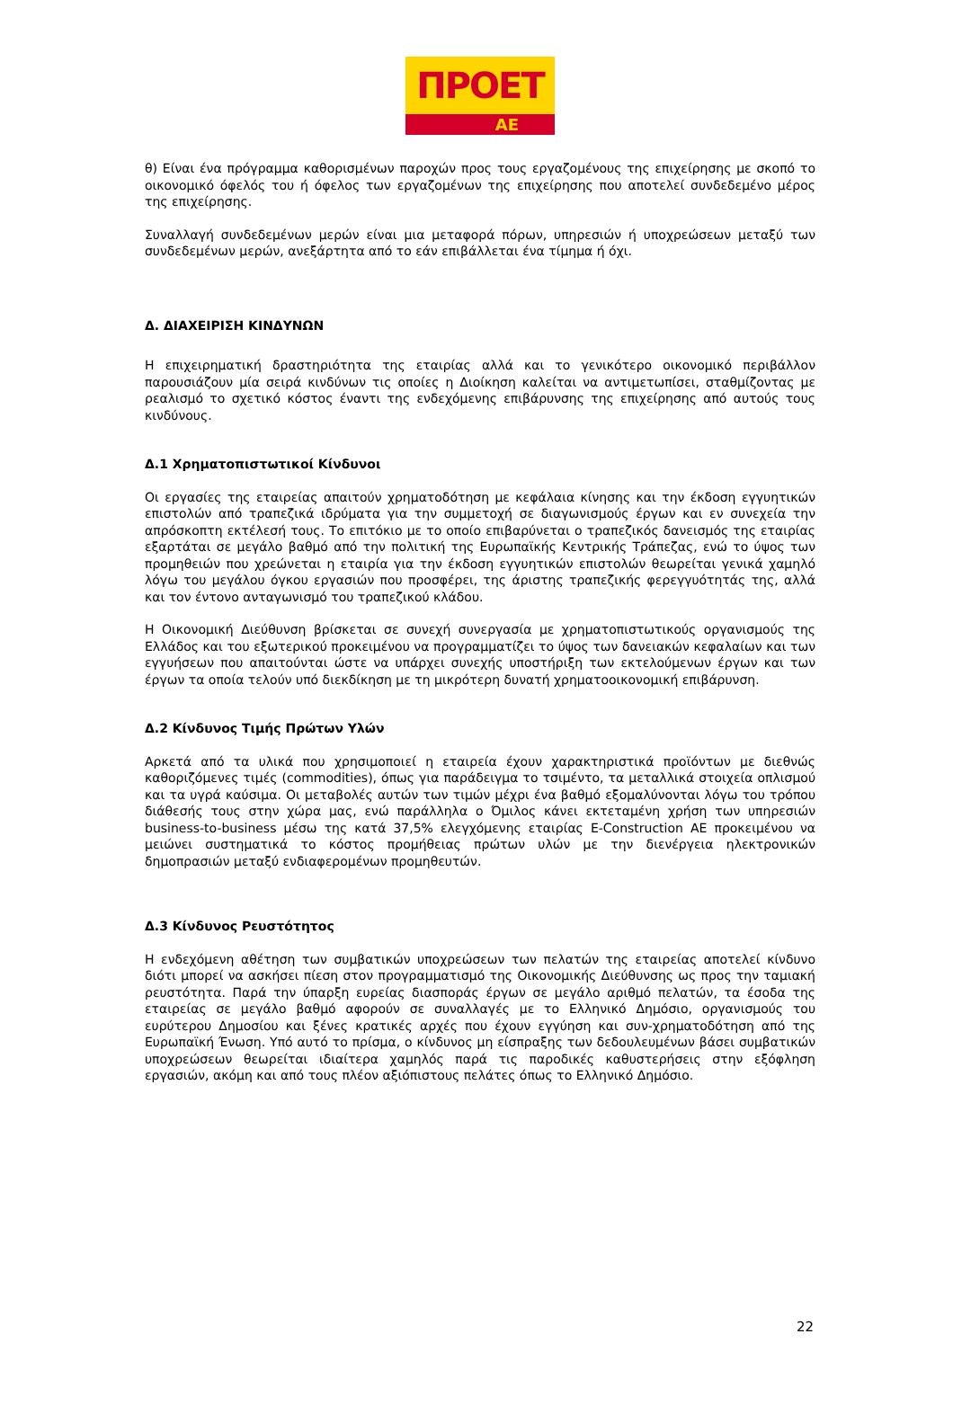ΠΡΟΕΤ
ΑΕ
θ) Είναι ένα πρόγραμμα καθορισμένων παροχών προς τους εργαζομένους της επιχείρησης με σκοπό το οικονομικό όφελός του ή όφελος των εργαζομένων της επιχείρησης που αποτελεί συνδεδεμένο μέρος της επιχείρησης.
Συναλλαγή συνδεδεμένων μερών είναι μια μεταφορά πόρων, υπηρεσιών ή υποχρεώσεων μεταξύ των συνδεδεμένων μερών, ανεξάρτητα από το εάν επιβάλλεται ένα τίμημα ή όχι.
Δ. ΔΙΑΧΕΙΡΙΣΗ ΚΙΝΔΥΝΩΝ
Η επιχειρηματική δραστηριότητα της εταιρίας αλλά και το γενικότερο οικονομικό περιβάλλον παρουσιάζουν μία σειρά κινδύνων τις οποίες η Διοίκηση καλείται να αντιμετωπίσει, σταθμίζοντας με ρεαλισμό το σχετικό κόστος έναντι της ενδεχόμενης επιβάρυνσης της επιχείρησης από αυτούς τους κινδύνους.
Δ.1 Χρηματοπιστωτικοί Κίνδυνοι
Οι εργασίες της εταιρείας απαιτούν χρηματοδότηση με κεφάλαια κίνησης και την έκδοση εγγυητικών επιστολών από τραπεζικά ιδρύματα για την συμμετοχή σε διαγωνισμούς έργων και εν συνεχεία την απρόσκοπτη εκτέλεσή τους. Το επιτόκιο με το οποίο επιβαρύνεται ο τραπεζικός δανεισμός της εταιρίας εξαρτάται σε μεγάλο βαθμό από την πολιτική της Ευρωπαϊκής Κεντρικής Τράπεζας, ενώ το ύψος των προμηθειών που χρεώνεται η εταιρία για την έκδοση εγγυητικών επιστολών θεωρείται γενικά χαμηλό λόγω του μεγάλου όγκου εργασιών που προσφέρει, της άριστης τραπεζικής φερεγγυότητάς της, αλλά και τον έντονο ανταγωνισμό του τραπεζικού κλάδου.
Η Οικονομική Διεύθυνση βρίσκεται σε συνεχή συνεργασία με χρηματοπιστωτικούς οργανισμούς της Ελλάδος και του εξωτερικού προκειμένου να προγραμματίζει το ύψος των δανειακών κεφαλαίων και των εγγυήσεων που απαιτούνται ώστε να υπάρχει συνεχής υποστήριξη των εκτελούμενων έργων και των έργων τα οποία τελούν υπό διεκδίκηση με τη μικρότερη δυνατή χρηματοοικονομική επιβάρυνση.
Δ.2 Κίνδυνος Τιμής Πρώτων Υλών
Αρκετά από τα υλικά που χρησιμοποιεί η εταιρεία έχουν χαρακτηριστικά προϊόντων με διεθνώς καθοριζόμενες τιμές (commodities), όπως για παράδειγμα το τσιμέντο, τα μεταλλικά στοιχεία οπλισμού και τα υγρά καύσιμα. Οι μεταβολές αυτών των τιμών μέχρι ένα βαθμό εξομαλύνονται λόγω του τρόπου διάθεσής τους στην χώρα μας, ενώ παράλληλα ο Όμιλος κάνει εκτεταμένη χρήση των υπηρεσιών business-to-business μέσω της κατά 37,5% ελεγχόμενης εταιρίας E-Construction AE προκειμένου να μειώνει συστηματικά το κόστος προμήθειας πρώτων υλών με την διενέργεια ηλεκτρονικών δημοπρασιών μεταξύ ενδιαφερομένων προμηθευτών.
Δ.3 Κίνδυνος Ρευστότητος
Η ενδεχόμενη αθέτηση των συμβατικών υποχρεώσεων των πελατών της εταιρείας αποτελεί κίνδυνο διότι μπορεί να ασκήσει πίεση στον προγραμματισμό της Οικονομικής Διεύθυνσης ως προς την ταμιακή ρευστότητα. Παρά την ύπαρξη ευρείας διασποράς έργων σε μεγάλο αριθμό πελατών, τα έσοδα της εταιρείας σε μεγάλο βαθμό αφορούν σε συναλλαγές με το Ελληνικό Δημόσιο, οργανισμούς του ευρύτερου Δημοσίου και ξένες κρατικές αρχές που έχουν εγγύηση και συν-χρηματοδότηση από της Ευρωπαϊκή Ένωση. Υπό αυτό το πρίσμα, ο κίνδυνος μη είσπραξης των δεδουλευμένων βάσει συμβατικών υποχρεώσεων θεωρείται ιδιαίτερα χαμηλός παρά τις παροδικές καθυστερήσεις στην εξόφληση εργασιών, ακόμη και από τους πλέον αξιόπιστους πελάτες όπως το Ελληνικό Δημόσιο.
22